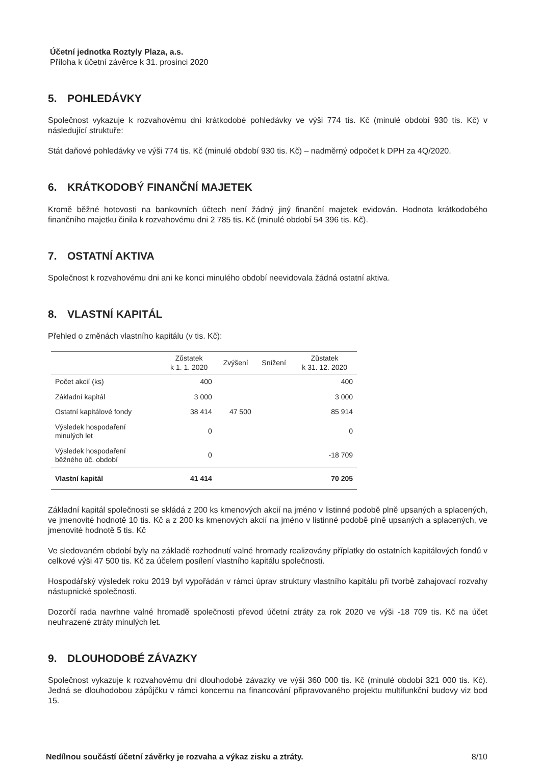Účetní jednotka Roztyly Plaza, a.s.
Příloha k účetní závěrce k 31. prosinci 2020
5. POHLEDÁVKY
Společnost vykazuje k rozvahovému dni krátkodobé pohledávky ve výši 774 tis. Kč (minulé období 930 tis. Kč) v následující struktuře:
Stát daňové pohledávky ve výši 774 tis. Kč (minulé období 930 tis. Kč) – nadměrný odpočet k DPH za 4Q/2020.
6. KRÁTKODOBÝ FINANČNÍ MAJETEK
Kromě běžné hotovosti na bankovních účtech není žádný jiný finanční majetek evidován. Hodnota krátkodobého finančního majetku činila k rozvahovému dni 2 785 tis. Kč (minulé období 54 396 tis. Kč).
7. OSTATNÍ AKTIVA
Společnost k rozvahovému dni ani ke konci minulého období neevidovala žádná ostatní aktiva.
8. VLASTNÍ KAPITÁL
Přehled o změnách vlastního kapitálu (v tis. Kč):
| | Zůstatek k 1. 1. 2020 | Zvýšení | Snížení | Zůstatek k 31. 12. 2020 |
| --- | --- | --- | --- | --- |
| Počet akcií (ks) | 400 | | | 400 |
| Základní kapitál | 3 000 | | | 3 000 |
| Ostatní kapitálové fondy | 38 414 | 47 500 | | 85 914 |
| Výsledek hospodaření minulých let | 0 | | | 0 |
| Výsledek hospodaření běžného úč. období | 0 | | | -18 709 |
| Vlastní kapitál | 41 414 | | | 70 205 |
Základní kapitál společnosti se skládá z 200 ks kmenových akcií na jméno v listinné podobě plně upsaných a splacených, ve jmenovité hodnotě 10 tis. Kč a z 200 ks kmenových akcií na jméno v listinné podobě plně upsaných a splacených, ve jmenovité hodnotě 5 tis. Kč
Ve sledovaném období byly na základě rozhodnutí valné hromady realizovány příplatky do ostatních kapitálových fondů v celkové výši 47 500 tis. Kč za účelem posílení vlastního kapitálu společnosti.
Hospodářský výsledek roku 2019 byl vypořádán v rámci úprav struktury vlastního kapitálu při tvorbě zahajovací rozvahy nástupnické společnosti.
Dozorčí rada navrhne valné hromadě společnosti převod účetní ztráty za rok 2020 ve výši -18 709 tis. Kč na účet neuhrazené ztráty minulých let.
9. DLOUHODOBÉ ZÁVAZKY
Společnost vykazuje k rozvahovému dni dlouhodobé závazky ve výši 360 000 tis. Kč (minulé období 321 000 tis. Kč). Jedná se dlouhodobou zápůjčku v rámci koncernu na financování připravovaného projektu multifunkční budovy viz bod 15.
Nedílnou součástí účetní závěrky je rozvaha a výkaz zisku a ztráty. 8/10